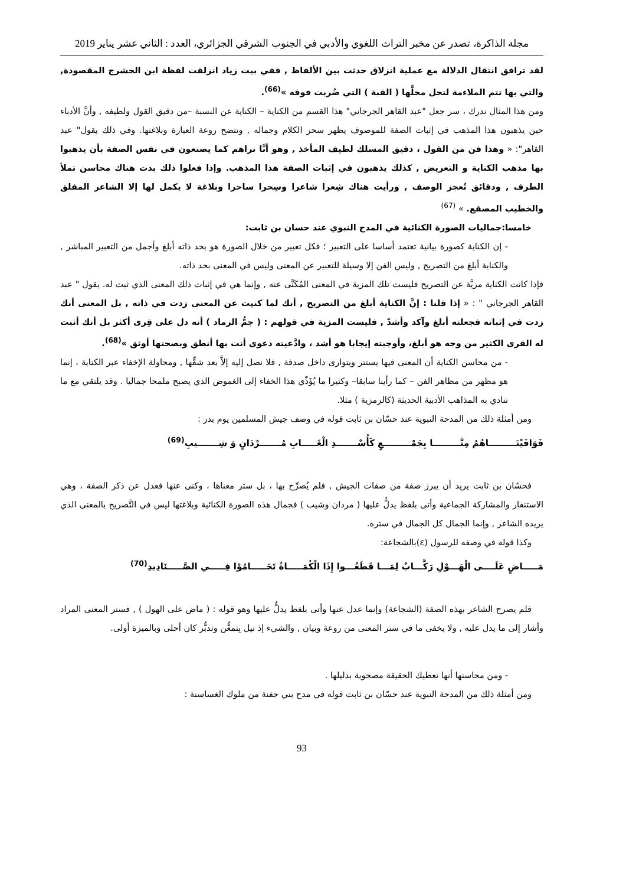مجلة الذاكرة، تصدر عن مخبر التراث اللغوي والأدبي في الجنوب الشرقي الجزائري، العدد : الثاني عشر يناير 2019
لقد ترافق انتقال الدلالة مع عملية انزلاق حدثت بين الألفاظ , ففي بيت زياد انزلقت لفظة ابن الحشرج المقصودة, والتي بها تتم الملاءمة لتحل محلَّها ( القبة ) التي ضُربت فوقه »<sup>(66)</sup>.
ومن هذا المثال ندرك ، سر جعل "عبد القاهر الجرجاني" هذا القسم من الكناية – الكناية عن النسبة –من دقيق القول ولطيفه , وأنَّ الأدباء حين يذهبون هذا المذهب في إثبات الصفة للموصوف يظهر سحر الكلام وجماله , وتتضح روعة العبارة وبلاغتها. وفي ذلك يقول" عبد القاهر": « وهذا فن من القول ، دقيق المسلك لطيف المأخذ , وهو أنَّا نراهم كما يصنعون في نفس الصفة بأن يذهبوا بها مذهب الكناية و التعريض , كذلك يذهبون في إثبات الصفة هذا المذهب. وإذا فعلوا ذلك بدت هناك محاسن تملأ الطرف , ودقائق تُعجز الوصف , ورأيت هناك شِعرا شاعرا وسِحرا ساحرا وبلاغة لا يكمل لها إلا الشاعر المفلق والخطيب المصقع. » <sup>(67)</sup>
خامسا:جماليات الصورة الكنائية في المدح النبوي عند حسان بن ثابت:
- إن الكناية كصورة بيانية تعتمد أساسا على التعبير ؛ فكل تعبير من خلال الصورة هو بحد ذاته أبلغ وأجمل من التعبير المباشر , والكناية أبلغ من التصريح , وليس الفن إلا وسيلة للتعبير عن المعنى وليس في المعنى بحد ذاته.
فإذا كانت الكناية مزيَّة عن التصريح فليست تلك المزية في المعنى المُكَنَّى عنه , وإنما هي في إثبات ذلك المعنى الذي ثبت له. يقول " عبد القاهر الجرجاني " : « إذا قلنا : إنَّ الكناية أبلغ من التصريح , أنك لما كنيت عن المعنى زدت في ذاته , بل المعنى أنك زدت في إثباته فجعلته أبلغ وآكد وأشدّ , فليست المزية في قولهم : ( جمُّ الرماد ) أنه دل على قِرى أكثر بل أنك أثبت له القرى الكثير من وجه هو أبلغ، وأوجبته إيجابا هو أشد ، وادَّعيته دعوى أنت بها أنطق وبصحتها أوثق »<sup>(68)</sup>.
- من محاسن الكناية أن المعنى فيها يستتر ويتوارى داخل صدفة , فلا نصل إليه إلاَّ بعد شقِّها , ومحاولة الإخفاء عبر الكناية ، إنما هو مظهر من مظاهر الفن – كما رأينا سابقا– وكثيرا ما يُؤَدِّي هذا الخفاء إلى الغموض الذي يصبح ملمحا جماليا . وقد يلتقي مع ما تنادي به المذاهب الأدبية الحديثة (كالرمزية ) مثلا.
ومن أمثلة ذلك من المدحة النبوية عند حسّان بن ثابت قوله في وصف جيش المسلمين يوم بدر :
فَوَافَيْنَـــــــــاهُمُ مِنَّـــــــــا بِجَمْـــــــــعٍ كَأُسْـــــــدِ الْغَـــــابِ مُـــــــرْدَانٍ وَ شِـــــــيبِ<sup>(69)</sup>
فحسّان بن ثابت يريد أن يبرز صفة من صفات الجيش , فلم يُصرِّح بها ، بل ستر معناها ، وكنى عنها فعدل عن ذكر الصفة ، وهي الاستنفار والمشاركة الجماعية وأتى بلفظ يدلُّ عليها ( مردان وشيب ) فجمال هذه الصورة الكنائية وبلاغتها ليس في التَّصريح بالمعنى الذي يريده الشاعر , وإنما الجمال كل الجمال في ستره.
وكذا قوله في وصفه للرسول (ε)بالشجاعة:
مَـــــاضٍ عَلَــــى الْهَـــوْلِ رَكَّـــابٌ لِمَـــا قَطَعُـــوا إِذَا الْكُمَـــــاةُ تَحَـــــامُوْا فِـــــي الصَّـــــنَادِيدِ<sup>(70)</sup>
فلم يصرح الشاعر بهذه الصفة (الشجاعة) وإنما عدل عنها وأتى بلفظ يدلُّ عليها وهو قوله : ( ماض على الهول ) , فستر المعنى المراد وأشار إلى ما يدل عليه , ولا يخفى ما في ستر المعنى من روعة وبيان , والشيء إذ نيل بِتمعُّن وتدبُّر كان أحلى وبالميزة أولى.
- ومن محاسنها أنها تعطيك الحقيقة مصحوبة بدليلها .
ومن أمثلة ذلك من المدحة النبوية عند حسّان بن ثابت قوله في مدح بني جفنة من ملوك الغساسنة :
93